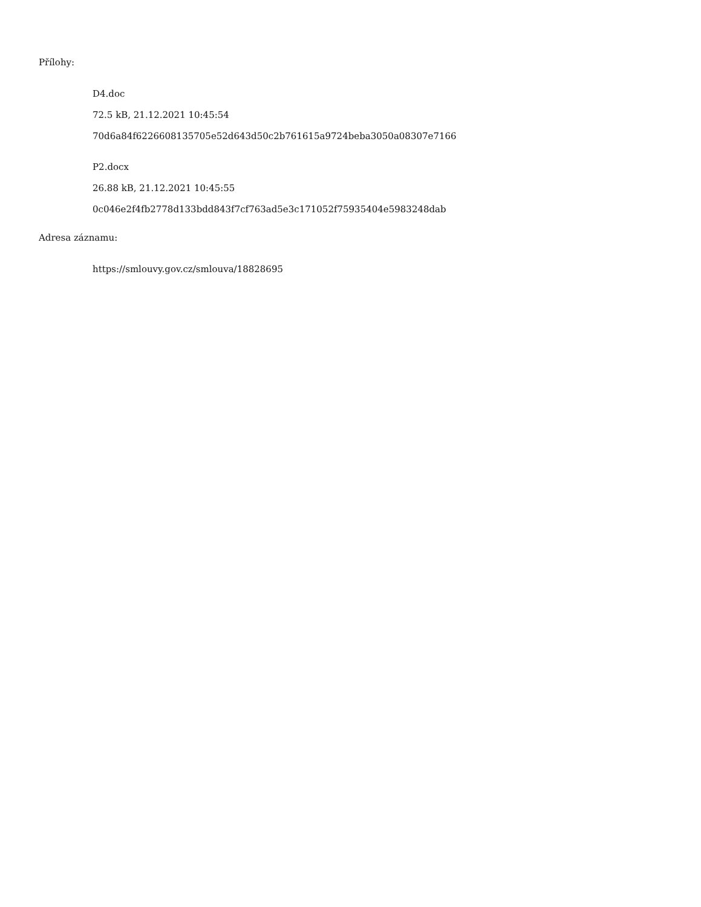Přílohy:
D4.doc
72.5 kB, 21.12.2021 10:45:54
70d6a84f6226608135705e52d643d50c2b761615a9724beba3050a08307e7166
P2.docx
26.88 kB, 21.12.2021 10:45:55
0c046e2f4fb2778d133bdd843f7cf763ad5e3c171052f75935404e5983248dab
Adresa záznamu:
https://smlouvy.gov.cz/smlouva/18828695